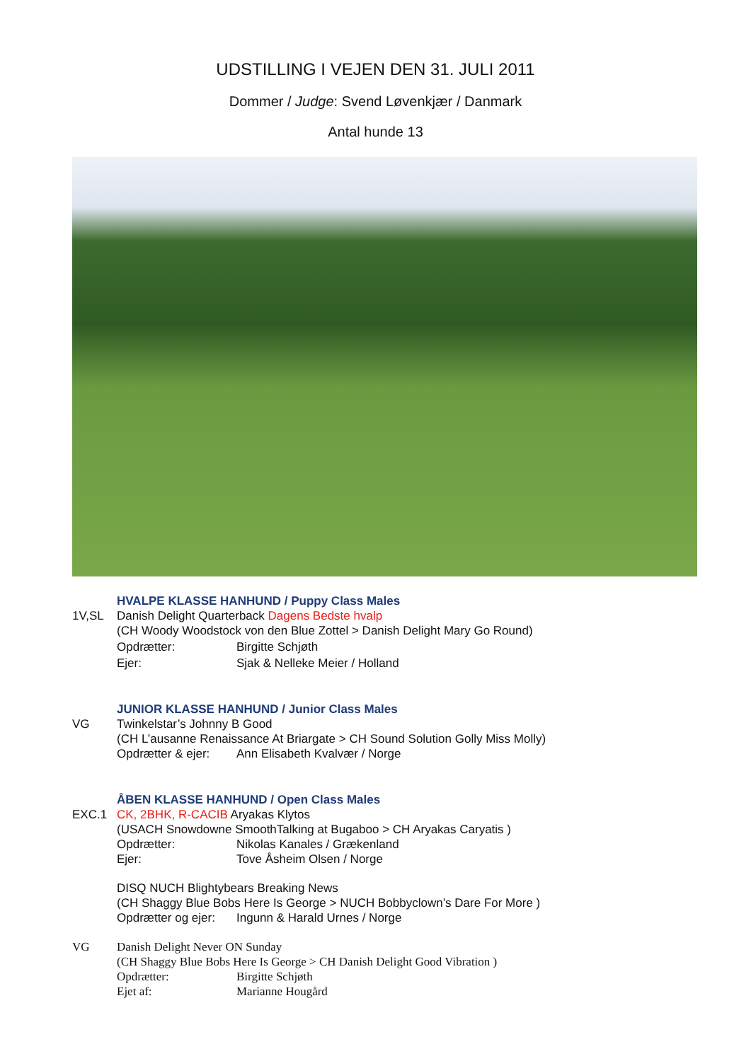UDSTILLING I VEJEN DEN 31. JULI 2011
Dommer / Judge: Svend Løvenkjær / Danmark
Antal hunde 13
HVALPE KLASSE HANHUND / Puppy Class Males
1V,SL Danish Delight Quarterback Dagens Bedste hvalp
(CH Woody Woodstock von den Blue Zottel > Danish Delight Mary Go Round)
Opdrætter: Birgitte Schjøth
Ejer: Sjak & Nelleke Meier / Holland
JUNIOR KLASSE HANHUND / Junior Class Males
VG Twinkelstar’s Johnny B Good
(CH L’ausanne Renaissance At Briargate > CH Sound Solution Golly Miss Molly)
Opdrætter & ejer: Ann Elisabeth Kvalvær / Norge
ÅBEN KLASSE HANHUND / Open Class Males
EXC.1 CK, 2BHK, R-CACIB Aryakas Klytos
(USACH Snowdowne SmoothTalking at Bugaboo > CH Aryakas Caryatis )
Opdrætter: Nikolas Kanales / Grækenland
Ejer: Tove Åsheim Olsen / Norge
DISQ NUCH Blightybears Breaking News
(CH Shaggy Blue Bobs Here Is George > NUCH Bobbyclown’s Dare For More )
Opdrætter og ejer: Ingunn & Harald Urnes / Norge
VG Danish Delight Never ON Sunday
(CH Shaggy Blue Bobs Here Is George > CH Danish Delight Good Vibration )
Opdrætter: Birgitte Schjøth
Ejet af: Marianne Hougård